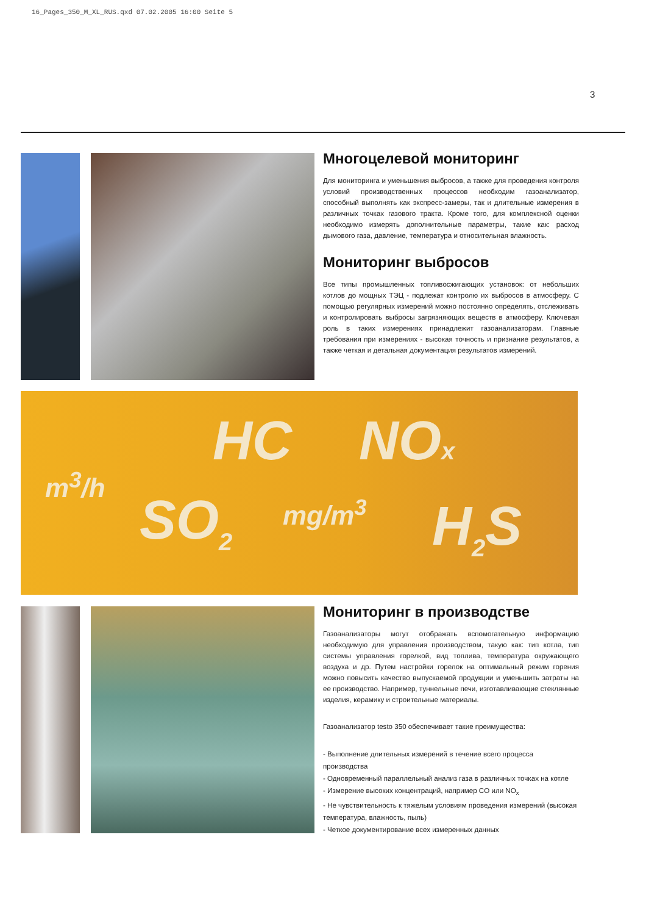16_Pages_350_M_XL_RUS.qxd 07.02.2005 16:00 Seite 5
3
Многоцелевой мониторинг
Для мониторинга и уменьшения выбросов, а также для проведения контроля условий производственных процессов необходим газоанализатор, способный выполнять как экспресс-замеры, так и длительные измерения в различных точках газового тракта. Кроме того, для комплексной оценки необходимо измерять дополнительные параметры, такие как: расход дымового газа, давление, температура и относительная влажность.
Мониторинг выбросов
Все типы промышленных топливосжигающих установок: от небольших котлов до мощных ТЭЦ - подлежат контролю их выбросов в атмосферу. С помощью регулярных измерений можно постоянно определять, отслеживать и контролировать выбросы загрязняющих веществ в атмосферу. Ключевая роль в таких измерениях принадлежит газоанализаторам. Главные требования при измерениях - высокая точность и признание результатов, а также четкая и детальная документация результатов измерений.
HC NOx
m<sup>3</sup>/h
SO<sub>2</sub> mg/m<sup>3</sup> H<sub>2</sub>S
Мониторинг в производстве
Газоанализаторы могут отображать вспомогательную информацию необходимую для управления производством, такую как: тип котла, тип системы управления горелкой, вид топлива, температура окружающего воздуха и др. Путем настройки горелок на оптимальный режим горения можно повысить качество выпускаемой продукции и уменьшить затраты на ее производство. Например, туннельные печи, изготавливающие стеклянные изделия, керамику и строительные материалы.
Газоанализатор testo 350 обеспечивает такие преимущества:
- Выполнение длительных измерений в течение всего процесса производства
- Одновременный параллельный анализ газа в различных точках на котле
- Измерение высоких концентраций, например CO или NO<sub>x</sub>
- Не чувствительность к тяжелым условиям проведения измерений (высокая температура, влажность, пыль)
- Четкое документирование всех измеренных данных